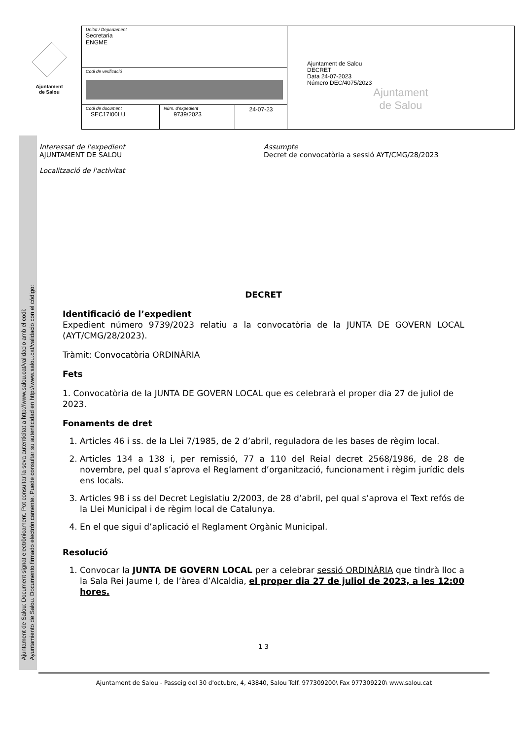Ajuntament
de Salou
| Unitat / Departament Secretaria ENGME | | | Ajuntament de Salou DECRET Data 24-07-2023 Número DEC/4075/2023 Ajuntament de Salou |
| Codi de verificació | | | |
| Codi de document SEC17I00LU | Núm. d'expedient 9739/2023 | 24-07-23 | |
Interessat de l'expedient
AJUNTAMENT DE SALOU
Localització de l'activitat
Assumpte
Decret de convocatòria a sessió AYT/CMG/28/2023
DECRET
Identificació de l’expedient
Expedient número 9739/2023 relatiu a la convocatòria de la JUNTA DE GOVERN LOCAL (AYT/CMG/28/2023).
Tràmit: Convocatòria ORDINÀRIA
Fets
1. Convocatòria de la JUNTA DE GOVERN LOCAL que es celebrarà el proper dia 27 de juliol de 2023.
Fonaments de dret
1. Articles 46 i ss. de la Llei 7/1985, de 2 d’abril, reguladora de les bases de règim local.
2. Articles 134 a 138 i, per remissió, 77 a 110 del Reial decret 2568/1986, de 28 de novembre, pel qual s’aprova el Reglament d’organització, funcionament i règim jurídic dels ens locals.
3. Articles 98 i ss del Decret Legislatiu 2/2003, de 28 d’abril, pel qual s’aprova el Text refós de la Llei Municipal i de règim local de Catalunya.
4. En el que sigui d’aplicació el Reglament Orgànic Municipal.
Resolució
1. Convocar la JUNTA DE GOVERN LOCAL per a celebrar sessió ORDINÀRIA que tindrà lloc a la Sala Rei Jaume I, de l’àrea d’Alcaldia, el proper dia 27 de juliol de 2023, a les 12:00 hores.
1 3
Ajuntament de Salou - Passeig del 30 d'octubre, 4, 43840, Salou Telf. 977309200\ Fax 977309220\ www.salou.cat
Ajuntament de Salou: Document signat electrònicament. Pot consultar la seva autenticitat a http://www.salou.cat/validacio amb el codi:
Ayuntamiento de Salou. Documento firmado electrónicamente. Puede consultar su autenticidad en http://www.salou.cat/validacio con el código: